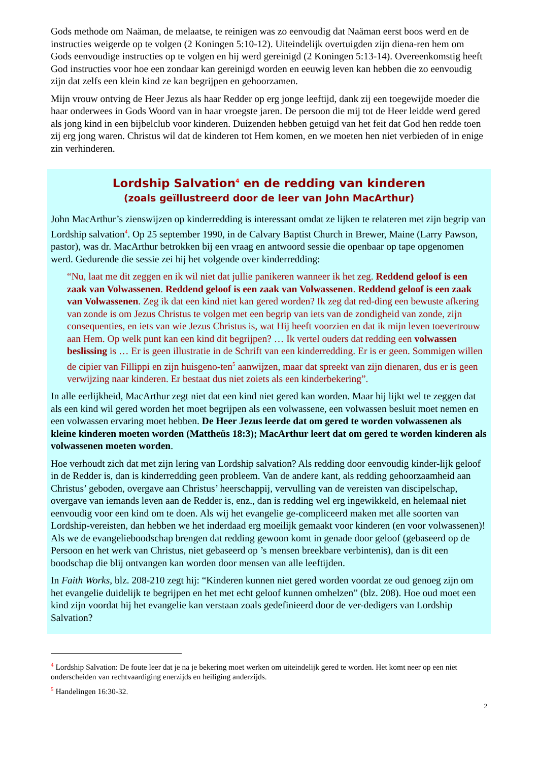Gods methode om Naäman, de melaatse, te reinigen was zo eenvoudig dat Naäman eerst boos werd en de instructies weigerde op te volgen (2 Koningen 5:10-12). Uiteindelijk overtuigden zijn diena-ren hem om Gods eenvoudige instructies op te volgen en hij werd gereinigd (2 Koningen 5:13-14). Overeenkomstig heeft God instructies voor hoe een zondaar kan gereinigd worden en eeuwig leven kan hebben die zo eenvoudig zijn dat zelfs een klein kind ze kan begrijpen en gehoorzamen.
Mijn vrouw ontving de Heer Jezus als haar Redder op erg jonge leeftijd, dank zij een toegewijde moeder die haar onderwees in Gods Woord van in haar vroegste jaren. De persoon die mij tot de Heer leidde werd gered als jong kind in een bijbelclub voor kinderen. Duizenden hebben getuigd van het feit dat God hen redde toen zij erg jong waren. Christus wil dat de kinderen tot Hem komen, en we moeten hen niet verbieden of in enige zin verhinderen.
Lordship Salvation<sup>4</sup> en de redding van kinderen
(zoals geïllustreerd door de leer van John MacArthur)
John MacArthur’s zienswijzen op kinderredding is interessant omdat ze lijken te relateren met zijn begrip van Lordship salvation<sup>4</sup>. Op 25 september 1990, in de Calvary Baptist Church in Brewer, Maine (Larry Pawson, pastor), was dr. MacArthur betrokken bij een vraag en antwoord sessie die openbaar op tape opgenomen werd. Gedurende die sessie zei hij het volgende over kinderredding:
“Nu, laat me dit zeggen en ik wil niet dat jullie panikeren wanneer ik het zeg. Reddend geloof is een zaak van Volwassenen. Reddend geloof is een zaak van Volwassenen. Reddend geloof is een zaak van Volwassenen. Zeg ik dat een kind niet kan gered worden? Ik zeg dat red-ding een bewuste afkering van zonde is om Jezus Christus te volgen met een begrip van iets van de zondigheid van zonde, zijn consequenties, en iets van wie Jezus Christus is, wat Hij heeft voorzien en dat ik mijn leven toevertrouw aan Hem. Op welk punt kan een kind dit begrijpen? … Ik vertel ouders dat redding een volwassen beslissing is … Er is geen illustratie in de Schrift van een kinderredding. Er is er geen. Sommigen willen de cipier van Fillippi en zijn huisgeno-ten<sup>5</sup> aanwijzen, maar dat spreekt van zijn dienaren, dus er is geen verwijzing naar kinderen. Er bestaat dus niet zoiets als een kinderbekering”.
In alle eerlijkheid, MacArthur zegt niet dat een kind niet gered kan worden. Maar hij lijkt wel te zeggen dat als een kind wil gered worden het moet begrijpen als een volwassene, een volwassen besluit moet nemen en een volwassen ervaring moet hebben. De Heer Jezus leerde dat om gered te worden volwassenen als kleine kinderen moeten worden (Mattheüs 18:3); MacArthur leert dat om gered te worden kinderen als volwassenen moeten worden.
Hoe verhoudt zich dat met zijn lering van Lordship salvation? Als redding door eenvoudig kinder-lijk geloof in de Redder is, dan is kinderredding geen probleem. Van de andere kant, als redding gehoorzaamheid aan Christus’ geboden, overgave aan Christus’ heerschappij, vervulling van de vereisten van discipelschap, overgave van iemands leven aan de Redder is, enz., dan is redding wel erg ingewikkeld, en helemaal niet eenvoudig voor een kind om te doen. Als wij het evangelie ge-compliceerd maken met alle soorten van Lordship-vereisten, dan hebben we het inderdaad erg moeilijk gemaakt voor kinderen (en voor volwassenen)! Als we de evangelieboodschap brengen dat redding gewoon komt in genade door geloof (gebaseerd op de Persoon en het werk van Christus, niet gebaseerd op ’s mensen breekbare verbintenis), dan is dit een boodschap die blij ontvangen kan worden door mensen van alle leeftijden.
In Faith Works, blz. 208-210 zegt hij: “Kinderen kunnen niet gered worden voordat ze oud genoeg zijn om het evangelie duidelijk te begrijpen en het met echt geloof kunnen omhelzen” (blz. 208). Hoe oud moet een kind zijn voordat hij het evangelie kan verstaan zoals gedefinieerd door de ver-dedigers van Lordship Salvation?
<sup>4</sup> Lordship Salvation: De foute leer dat je na je bekering moet werken om uiteindelijk gered te worden. Het komt neer op een niet onderscheiden van rechtvaardiging enerzijds en heiliging anderzijds.
<sup>5</sup> Handelingen 16:30-32.
2